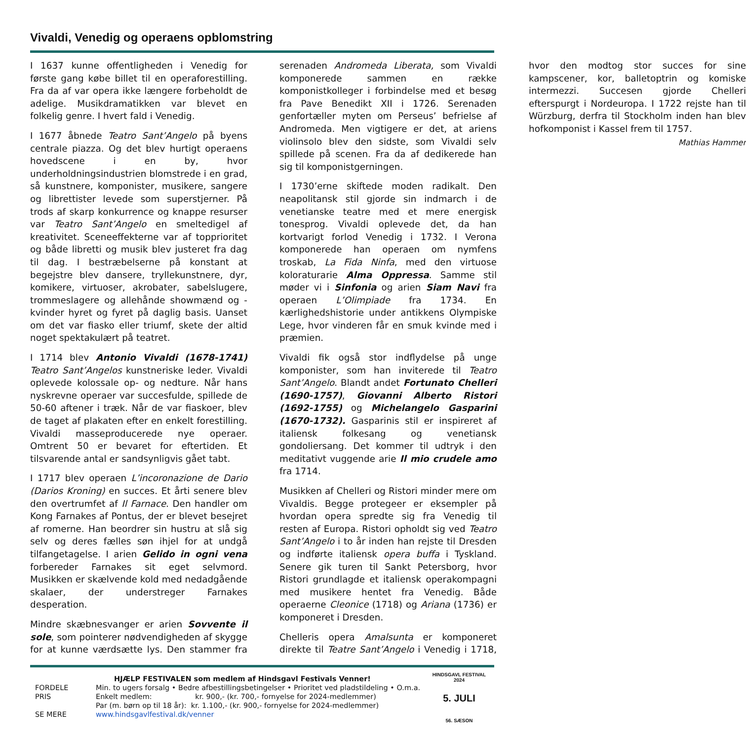Vivaldi, Venedig og operaens opblomstring
I 1637 kunne offentligheden i Venedig for første gang købe billet til en operaforestilling. Fra da af var opera ikke længere forbeholdt de adelige. Musikdramatikken var blevet en folkelig genre. I hvert fald i Venedig.
I 1677 åbnede Teatro Sant’Angelo på byens centrale piazza. Og det blev hurtigt operaens hovedscene i en by, hvor underholdningsindustrien blomstrede i en grad, så kunstnere, komponister, musikere, sangere og librettister levede som superstjerner. På trods af skarp konkurrence og knappe resurser var Teatro Sant’Angelo en smeltedigel af kreativitet. Sceneeffekterne var af topprioritet og både libretti og musik blev justeret fra dag til dag. I bestræbelserne på konstant at begejstre blev dansere, tryllekunstnere, dyr, komikere, virtuoser, akrobater, sabelslugere, trommeslagere og allehånde showmænd og -kvinder hyret og fyret på daglig basis. Uanset om det var fiasko eller triumf, skete der altid noget spektakulært på teatret.
I 1714 blev Antonio Vivaldi (1678-1741) Teatro Sant’Angelos kunstneriske leder. Vivaldi oplevede kolossale op- og nedture. Når hans nyskrevne operaer var succesfulde, spillede de 50-60 aftener i træk. Når de var fiaskoer, blev de taget af plakaten efter en enkelt forestilling. Vivaldi masseproducerede nye operaer. Omtrent 50 er bevaret for eftertiden. Et tilsvarende antal er sandsynligvis gået tabt.
I 1717 blev operaen L’incoronazione de Dario (Darios Kroning) en succes. Et årti senere blev den overtrumfet af Il Farnace. Den handler om Kong Farnakes af Pontus, der er blevet besejret af romerne. Han beordrer sin hustru at slå sig selv og deres fælles søn ihjel for at undgå tilfangetagelse. I arien Gelido in ogni vena forbereder Farnakes sit eget selvmord. Musikken er skælvende kold med nedadgående skalaer, der understreger Farnakes desperation.
Mindre skæbnesvanger er arien Sovvente il sole, som pointerer nødvendigheden af skygge for at kunne værdsætte lys. Den stammer fra serenaden Andromeda Liberata, som Vivaldi komponerede sammen en række komponistkolleger i forbindelse med et besøg fra Pave Benedikt XII i 1726. Serenaden genfortæller myten om Perseus’ befrielse af Andromeda. Men vigtigere er det, at ariens violinsolo blev den sidste, som Vivaldi selv spillede på scenen. Fra da af dedikerede han sig til komponistgerningen.
I 1730’erne skiftede moden radikalt. Den neapolitansk stil gjorde sin indmarch i de venetianske teatre med et mere energisk tonesprog. Vivaldi oplevede det, da han kortvarigt forlod Venedig i 1732. I Verona komponerede han operaen om nymfens troskab, La Fida Ninfa, med den virtuose koloraturarie Alma Oppressa. Samme stil møder vi i Sinfonia og arien Siam Navi fra operaen L’Olimpiade fra 1734. En kærlighedshistorie under antikkens Olympiske Lege, hvor vinderen får en smuk kvinde med i præmien.
Vivaldi fik også stor indflydelse på unge komponister, som han inviterede til Teatro Sant’Angelo. Blandt andet Fortunato Chelleri (1690-1757), Giovanni Alberto Ristori (1692-1755) og Michelangelo Gasparini (1670-1732). Gasparinis stil er inspireret af italiensk folkesang og venetiansk gondoliersang. Det kommer til udtryk i den meditativt vuggende arie Il mio crudele amo fra 1714.
Musikken af Chelleri og Ristori minder mere om Vivaldis. Begge protegeer er eksempler på hvordan opera spredte sig fra Venedig til resten af Europa. Ristori opholdt sig ved Teatro Sant’Angelo i to år inden han rejste til Dresden og indførte italiensk opera buffa i Tyskland. Senere gik turen til Sankt Petersborg, hvor Ristori grundlagde et italiensk operakompagni med musikere hentet fra Venedig. Både operaerne Cleonice (1718) og Ariana (1736) er komponeret i Dresden.
Chelleris opera Amalsunta er komponeret direkte til Teatre Sant’Angelo i Venedig i 1718, hvor den modtog stor succes for sine kampscener, kor, balletoptrin og komiske intermezzi. Succesen gjorde Chelleri efterspurgt i Nordeuropa. I 1722 rejste han til Würzburg, derfra til Stockholm inden han blev hofkomponist i Kassel frem til 1757.
Mathias Hammer
HJÆLP FESTIVALEN som medlem af Hindsgavl Festivals Venner!
FORDELE Min. to ugers forsalg • Bedre afbestillingsbetingelser • Prioritet ved pladstildeling • O.m.a.
PRIS Enkelt medlem: kr. 900,- (kr. 700,- fornyelse for 2024-medlemmer)
Par (m. børn op til 18 år): kr. 1.100,- (kr. 900,- fornyelse for 2024-medlemmer)
SE MERE www.hindsgavlfestival.dk/venner
HINDSGAVL FESTIVAL 2024
5. JULI
56. SÆSON